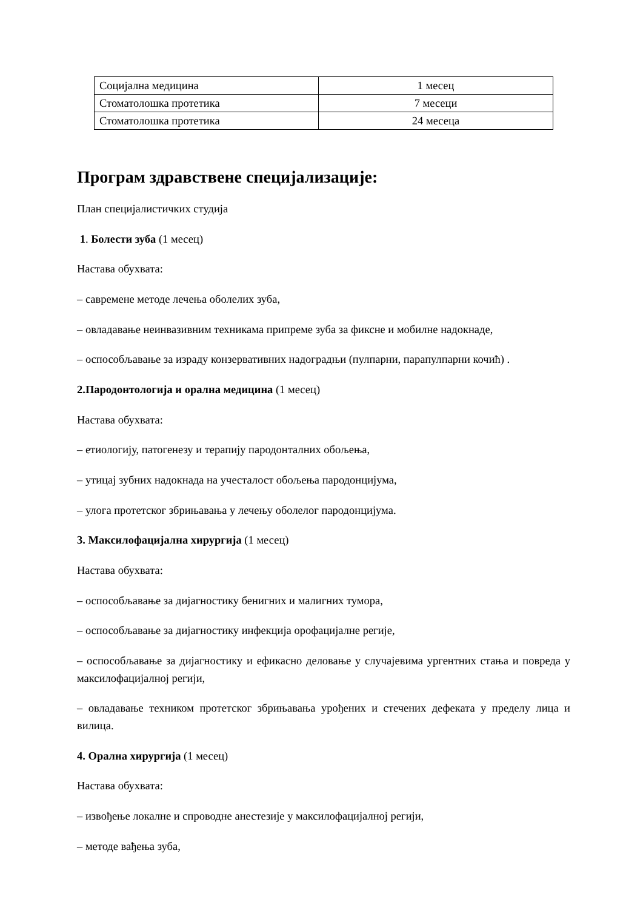| Социјална медицина | 1 месец |
| Стоматолошка протетика | 7 месеци |
| Стоматолошка протетика | 24 месеца |
Програм здравствене специјализације:
План специјалистичких студија
1. Болести зуба (1 месец)
Настава обухвата:
– савремене методе лечења оболелих зуба,
– овладавање неинвазивним техникама припреме зуба за фиксне и мобилне надокнаде,
– оспособљавање за израду конзервативних надоградњи (пулпарни, парапулпарни кочић) .
2.Пародонтологија и орална медицина (1 месец)
Настава обухвата:
– етиологију, патогенезу и терапију пародонталних обољења,
– утицај зубних надокнада на учесталост обољења пародонцијума,
– улога протетског збрињавања у лечењу оболелог пародонцијума.
3. Максилофацијална хирургија (1 месец)
Настава обухвата:
– оспособљавање за дијагностику бенигних и малигних тумора,
– оспособљавање за дијагностику инфекција орофацијалне регије,
– оспособљавање за дијагностику и ефикасно деловање у случајевима ургентних стања и повреда у максилофацијалној регији,
– овладавање техником протетског збрињавања урођених и стечених дефеката у пределу лица и вилица.
4. Орална хирургија (1 месец)
Настава обухвата:
– извођење локалне и спроводне анестезије у максилофацијалној регији,
– методе вађења зуба,